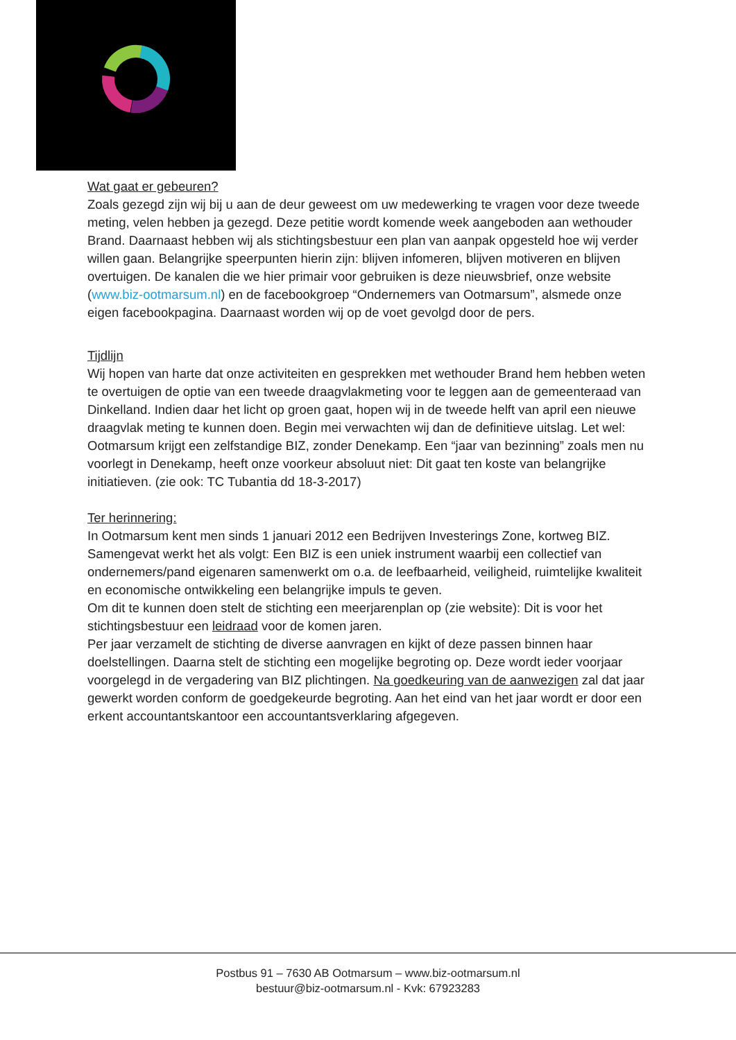Wat gaat er gebeuren?
Zoals gezegd zijn wij bij u aan de deur geweest om uw medewerking te vragen voor deze tweede meting, velen hebben ja gezegd. Deze petitie wordt komende week aangeboden aan wethouder Brand. Daarnaast hebben wij als stichtingsbestuur een plan van aanpak opgesteld hoe wij verder willen gaan. Belangrijke speerpunten hierin zijn: blijven infomeren, blijven motiveren en blijven overtuigen. De kanalen die we hier primair voor gebruiken is deze nieuwsbrief, onze website (www.biz-ootmarsum.nl) en de facebookgroep “Ondernemers van Ootmarsum”, alsmede onze eigen facebookpagina. Daarnaast worden wij op de voet gevolgd door de pers.
Tijdlijn
Wij hopen van harte dat onze activiteiten en gesprekken met wethouder Brand hem hebben weten te overtuigen de optie van een tweede draagvlakmeting voor te leggen aan de gemeenteraad van Dinkelland. Indien daar het licht op groen gaat, hopen wij in de tweede helft van april een nieuwe draagvlak meting te kunnen doen. Begin mei verwachten wij dan de definitieve uitslag. Let wel: Ootmarsum krijgt een zelfstandige BIZ, zonder Denekamp. Een “jaar van bezinning” zoals men nu voorlegt in Denekamp, heeft onze voorkeur absoluut niet: Dit gaat ten koste van belangrijke initiatieven. (zie ook: TC Tubantia dd 18-3-2017)
Ter herinnering:
In Ootmarsum kent men sinds 1 januari 2012 een Bedrijven Investerings Zone, kortweg BIZ. Samengevat werkt het als volgt: Een BIZ is een uniek instrument waarbij een collectief van ondernemers/pand eigenaren samenwerkt om o.a. de leefbaarheid, veiligheid, ruimtelijke kwaliteit en economische ontwikkeling een belangrijke impuls te geven.
Om dit te kunnen doen stelt de stichting een meerjarenplan op (zie website): Dit is voor het stichtingsbestuur een leidraad voor de komen jaren.
Per jaar verzamelt de stichting de diverse aanvragen en kijkt of deze passen binnen haar doelstellingen. Daarna stelt de stichting een mogelijke begroting op. Deze wordt ieder voorjaar voorgelegd in de vergadering van BIZ plichtingen. Na goedkeuring van de aanwezigen zal dat jaar gewerkt worden conform de goedgekeurde begroting. Aan het eind van het jaar wordt er door een erkent accountantskantoor een accountantsverklaring afgegeven.
Postbus 91 – 7630 AB Ootmarsum – www.biz-ootmarsum.nl
bestuur@biz-ootmarsum.nl - Kvk: 67923283